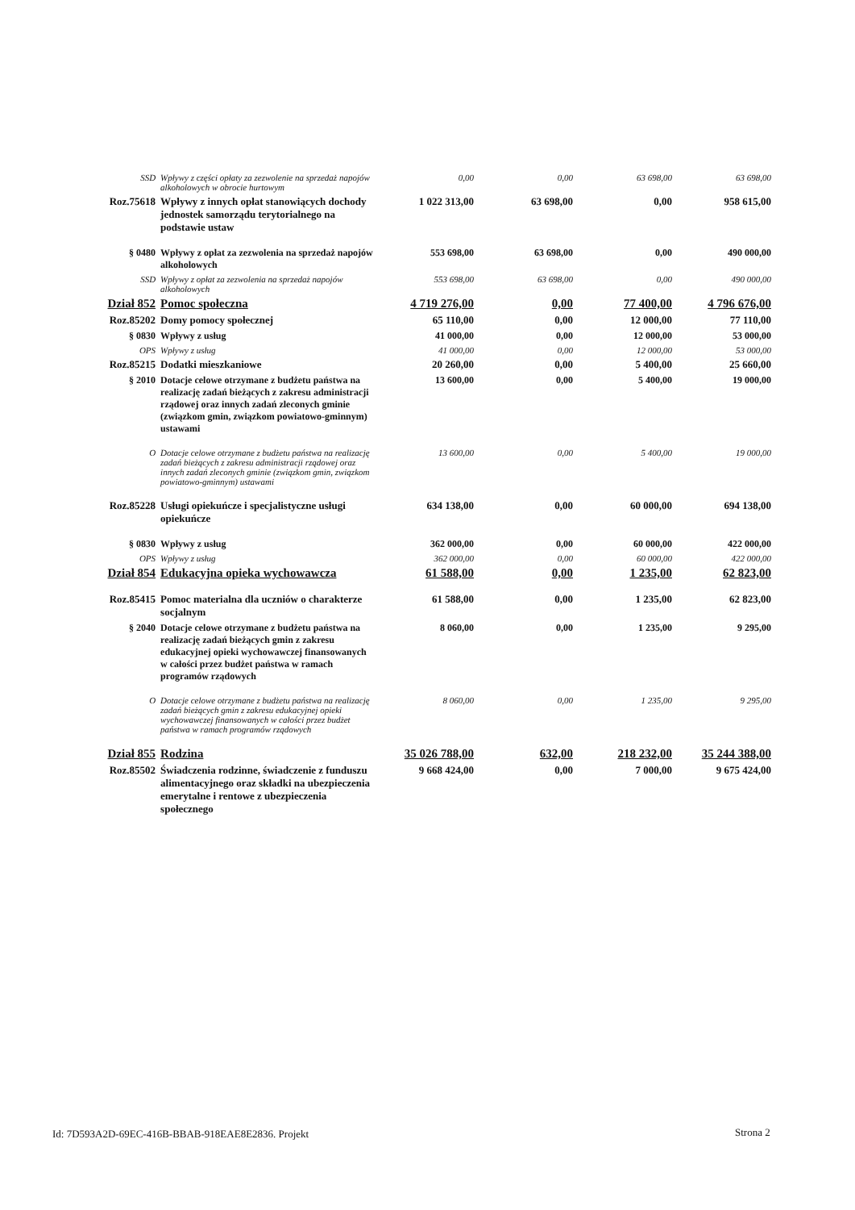| SSD | Wpływy z części opłaty za zezwolenie na sprzedaż napojów alkoholowych w obrocie hurtowym | 0,00 | 0,00 | 63 698,00 | 63 698,00 |
| Roz.75618 | Wpływy z innych opłat stanowiących dochody jednostek samorządu terytorialnego na podstawie ustaw | 1 022 313,00 | 63 698,00 | 0,00 | 958 615,00 |
| § 0480 | Wpływy z opłat za zezwolenia na sprzedaż napojów alkoholowych | 553 698,00 | 63 698,00 | 0,00 | 490 000,00 |
| SSD | Wpływy z opłat za zezwolenia na sprzedaż napojów alkoholowych | 553 698,00 | 63 698,00 | 0,00 | 490 000,00 |
| Dział 852 | Pomoc społeczna | 4 719 276,00 | 0,00 | 77 400,00 | 4 796 676,00 |
| Roz.85202 | Domy pomocy społecznej | 65 110,00 | 0,00 | 12 000,00 | 77 110,00 |
| § 0830 | Wpływy z usług | 41 000,00 | 0,00 | 12 000,00 | 53 000,00 |
| OPS | Wpływy z usług | 41 000,00 | 0,00 | 12 000,00 | 53 000,00 |
| Roz.85215 | Dodatki mieszkaniowe | 20 260,00 | 0,00 | 5 400,00 | 25 660,00 |
| § 2010 | Dotacje celowe otrzymane z budżetu państwa na realizację zadań bieżących z zakresu administracji rządowej oraz innych zadań zleconych gminie (związkom gmin, związkom powiatowo-gminnym) ustawami | 13 600,00 | 0,00 | 5 400,00 | 19 000,00 |
| O | Dotacje celowe otrzymane z budżetu państwa na realizację zadań bieżących z zakresu administracji rządowej oraz innych zadań zleconych gminie (związkom gmin, związkom powiatowo-gminnym) ustawami | 13 600,00 | 0,00 | 5 400,00 | 19 000,00 |
| Roz.85228 | Usługi opiekuńcze i specjalistyczne usługi opiekuńcze | 634 138,00 | 0,00 | 60 000,00 | 694 138,00 |
| § 0830 | Wpływy z usług | 362 000,00 | 0,00 | 60 000,00 | 422 000,00 |
| OPS | Wpływy z usług | 362 000,00 | 0,00 | 60 000,00 | 422 000,00 |
| Dział 854 | Edukacyjna opieka wychowawcza | 61 588,00 | 0,00 | 1 235,00 | 62 823,00 |
| Roz.85415 | Pomoc materialna dla uczniów o charakterze socjalnym | 61 588,00 | 0,00 | 1 235,00 | 62 823,00 |
| § 2040 | Dotacje celowe otrzymane z budżetu państwa na realizację zadań bieżących gmin z zakresu edukacyjnej opieki wychowawczej finansowanych w całości przez budżet państwa w ramach programów rządowych | 8 060,00 | 0,00 | 1 235,00 | 9 295,00 |
| O | Dotacje celowe otrzymane z budżetu państwa na realizację zadań bieżących gmin z zakresu edukacyjnej opieki wychowawczej finansowanych w całości przez budżet państwa w ramach programów rządowych | 8 060,00 | 0,00 | 1 235,00 | 9 295,00 |
| Dział 855 | Rodzina | 35 026 788,00 | 632,00 | 218 232,00 | 35 244 388,00 |
| Roz.85502 | Świadczenia rodzinne, świadczenie z funduszu alimentacyjnego oraz składki na ubezpieczenia emerytalne i rentowe z ubezpieczenia społecznego | 9 668 424,00 | 0,00 | 7 000,00 | 9 675 424,00 |
Id: 7D593A2D-69EC-416B-BBAB-918EAE8E2836. Projekt
Strona 2